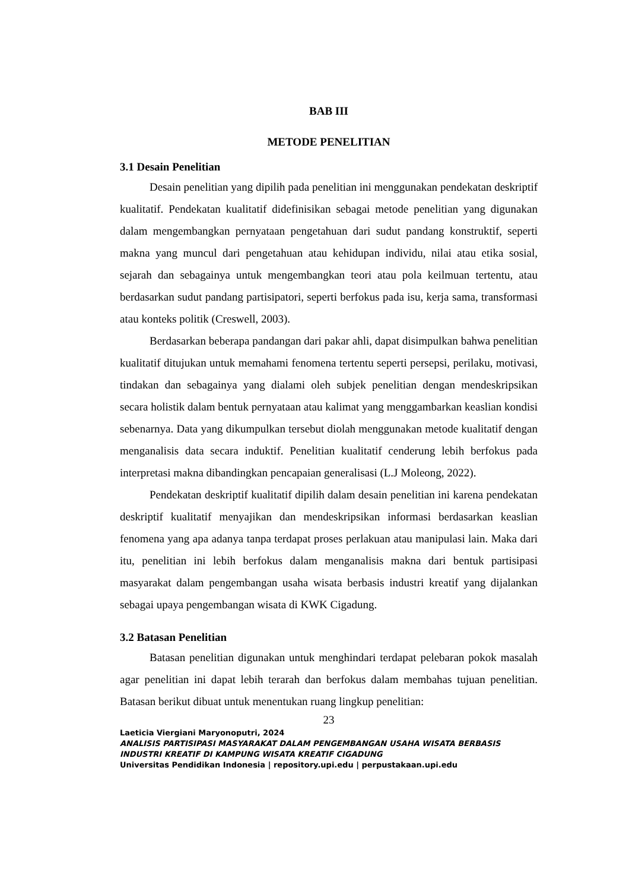BAB III
METODE PENELITIAN
3.1 Desain Penelitian
Desain penelitian yang dipilih pada penelitian ini menggunakan pendekatan deskriptif kualitatif. Pendekatan kualitatif didefinisikan sebagai metode penelitian yang digunakan dalam mengembangkan pernyataan pengetahuan dari sudut pandang konstruktif, seperti makna yang muncul dari pengetahuan atau kehidupan individu, nilai atau etika sosial, sejarah dan sebagainya untuk mengembangkan teori atau pola keilmuan tertentu, atau berdasarkan sudut pandang partisipatori, seperti berfokus pada isu, kerja sama, transformasi atau konteks politik (Creswell, 2003).
Berdasarkan beberapa pandangan dari pakar ahli, dapat disimpulkan bahwa penelitian kualitatif ditujukan untuk memahami fenomena tertentu seperti persepsi, perilaku, motivasi, tindakan dan sebagainya yang dialami oleh subjek penelitian dengan mendeskripsikan secara holistik dalam bentuk pernyataan atau kalimat yang menggambarkan keaslian kondisi sebenarnya. Data yang dikumpulkan tersebut diolah menggunakan metode kualitatif dengan menganalisis data secara induktif. Penelitian kualitatif cenderung lebih berfokus pada interpretasi makna dibandingkan pencapaian generalisasi (L.J Moleong, 2022).
Pendekatan deskriptif kualitatif dipilih dalam desain penelitian ini karena pendekatan deskriptif kualitatif menyajikan dan mendeskripsikan informasi berdasarkan keaslian fenomena yang apa adanya tanpa terdapat proses perlakuan atau manipulasi lain. Maka dari itu, penelitian ini lebih berfokus dalam menganalisis makna dari bentuk partisipasi masyarakat dalam pengembangan usaha wisata berbasis industri kreatif yang dijalankan sebagai upaya pengembangan wisata di KWK Cigadung.
3.2 Batasan Penelitian
Batasan penelitian digunakan untuk menghindari terdapat pelebaran pokok masalah agar penelitian ini dapat lebih terarah dan berfokus dalam membahas tujuan penelitian. Batasan berikut dibuat untuk menentukan ruang lingkup penelitian:
23
Laeticia Viergiani Maryonoputri, 2024
ANALISIS PARTISIPASI MASYARAKAT DALAM PENGEMBANGAN USAHA WISATA BERBASIS INDUSTRI KREATIF DI KAMPUNG WISATA KREATIF CIGADUNG
Universitas Pendidikan Indonesia | repository.upi.edu | perpustakaan.upi.edu